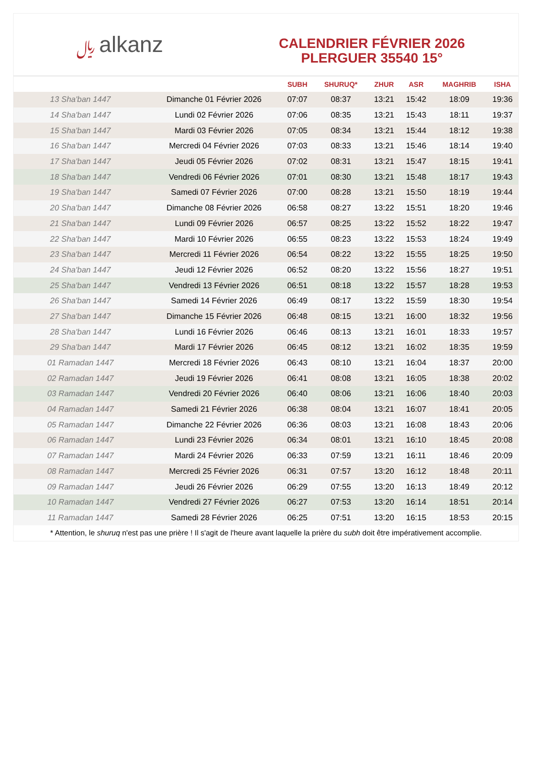﷼ alkanz
CALENDRIER FÉVRIER 2026
PLERGUER 35540 15°
| | | SUBH | SHURUQ* | ZHUR | ASR | MAGHRIB | ISHA |
| --- | --- | --- | --- | --- | --- | --- | --- |
| 13 Sha'ban 1447 | Dimanche 01 Février 2026 | 07:07 | 08:37 | 13:21 | 15:42 | 18:09 | 19:36 |
| 14 Sha'ban 1447 | Lundi 02 Février 2026 | 07:06 | 08:35 | 13:21 | 15:43 | 18:11 | 19:37 |
| 15 Sha'ban 1447 | Mardi 03 Février 2026 | 07:05 | 08:34 | 13:21 | 15:44 | 18:12 | 19:38 |
| 16 Sha'ban 1447 | Mercredi 04 Février 2026 | 07:03 | 08:33 | 13:21 | 15:46 | 18:14 | 19:40 |
| 17 Sha'ban 1447 | Jeudi 05 Février 2026 | 07:02 | 08:31 | 13:21 | 15:47 | 18:15 | 19:41 |
| 18 Sha'ban 1447 | Vendredi 06 Février 2026 | 07:01 | 08:30 | 13:21 | 15:48 | 18:17 | 19:43 |
| 19 Sha'ban 1447 | Samedi 07 Février 2026 | 07:00 | 08:28 | 13:21 | 15:50 | 18:19 | 19:44 |
| 20 Sha'ban 1447 | Dimanche 08 Février 2026 | 06:58 | 08:27 | 13:22 | 15:51 | 18:20 | 19:46 |
| 21 Sha'ban 1447 | Lundi 09 Février 2026 | 06:57 | 08:25 | 13:22 | 15:52 | 18:22 | 19:47 |
| 22 Sha'ban 1447 | Mardi 10 Février 2026 | 06:55 | 08:23 | 13:22 | 15:53 | 18:24 | 19:49 |
| 23 Sha'ban 1447 | Mercredi 11 Février 2026 | 06:54 | 08:22 | 13:22 | 15:55 | 18:25 | 19:50 |
| 24 Sha'ban 1447 | Jeudi 12 Février 2026 | 06:52 | 08:20 | 13:22 | 15:56 | 18:27 | 19:51 |
| 25 Sha'ban 1447 | Vendredi 13 Février 2026 | 06:51 | 08:18 | 13:22 | 15:57 | 18:28 | 19:53 |
| 26 Sha'ban 1447 | Samedi 14 Février 2026 | 06:49 | 08:17 | 13:22 | 15:59 | 18:30 | 19:54 |
| 27 Sha'ban 1447 | Dimanche 15 Février 2026 | 06:48 | 08:15 | 13:21 | 16:00 | 18:32 | 19:56 |
| 28 Sha'ban 1447 | Lundi 16 Février 2026 | 06:46 | 08:13 | 13:21 | 16:01 | 18:33 | 19:57 |
| 29 Sha'ban 1447 | Mardi 17 Février 2026 | 06:45 | 08:12 | 13:21 | 16:02 | 18:35 | 19:59 |
| 01 Ramadan 1447 | Mercredi 18 Février 2026 | 06:43 | 08:10 | 13:21 | 16:04 | 18:37 | 20:00 |
| 02 Ramadan 1447 | Jeudi 19 Février 2026 | 06:41 | 08:08 | 13:21 | 16:05 | 18:38 | 20:02 |
| 03 Ramadan 1447 | Vendredi 20 Février 2026 | 06:40 | 08:06 | 13:21 | 16:06 | 18:40 | 20:03 |
| 04 Ramadan 1447 | Samedi 21 Février 2026 | 06:38 | 08:04 | 13:21 | 16:07 | 18:41 | 20:05 |
| 05 Ramadan 1447 | Dimanche 22 Février 2026 | 06:36 | 08:03 | 13:21 | 16:08 | 18:43 | 20:06 |
| 06 Ramadan 1447 | Lundi 23 Février 2026 | 06:34 | 08:01 | 13:21 | 16:10 | 18:45 | 20:08 |
| 07 Ramadan 1447 | Mardi 24 Février 2026 | 06:33 | 07:59 | 13:21 | 16:11 | 18:46 | 20:09 |
| 08 Ramadan 1447 | Mercredi 25 Février 2026 | 06:31 | 07:57 | 13:20 | 16:12 | 18:48 | 20:11 |
| 09 Ramadan 1447 | Jeudi 26 Février 2026 | 06:29 | 07:55 | 13:20 | 16:13 | 18:49 | 20:12 |
| 10 Ramadan 1447 | Vendredi 27 Février 2026 | 06:27 | 07:53 | 13:20 | 16:14 | 18:51 | 20:14 |
| 11 Ramadan 1447 | Samedi 28 Février 2026 | 06:25 | 07:51 | 13:20 | 16:15 | 18:53 | 20:15 |
* Attention, le shuruq n'est pas une prière ! Il s'agit de l'heure avant laquelle la prière du subh doit être impérativement accomplie.